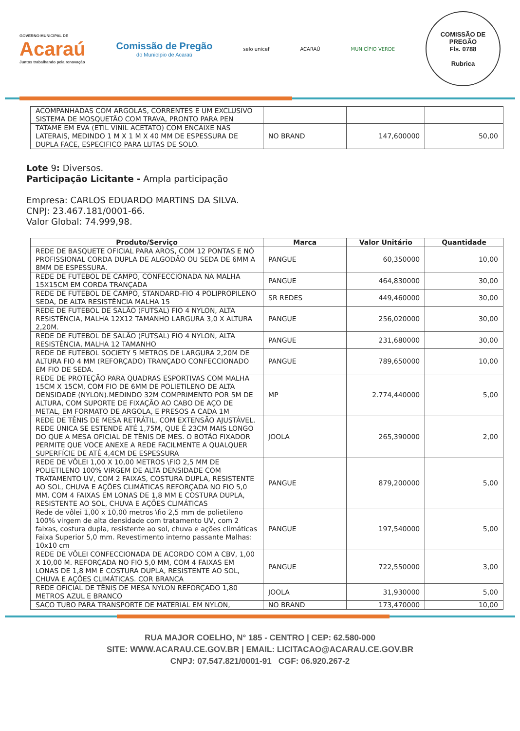GOVERNO MUNICIPAL DE
Acaraú
Juntos trabalhando pela renovação
Comissão de Pregão
do Município de Acaraú
selo unicef ACARAÚ MUNICÍPIO VERDE
COMISSÃO DE PREGÃO
Fls. 0788
Rubrica
| ACOMPANHADAS COM ARGOLAS, CORRENTES E UM EXCLUSIVO SISTEMA DE MOSQUETÃO COM TRAVA, PRONTO PARA PEN | | | |
| TATAME EM EVA (ETIL VINIL ACETATO) COM ENCAIXE NAS LATERAIS, MEDINDO 1 M X 1 M X 40 MM DE ESPESSURA DE DUPLA FACE, ESPECIFICO PARA LUTAS DE SOLO. | NO BRAND | 147,600000 | 50,00 |
Lote 9: Diversos.
Participação Licitante - Ampla participação
Empresa: CARLOS EDUARDO MARTINS DA SILVA.
CNPJ: 23.467.181/0001-66.
Valor Global: 74.999,98.
| Produto/Serviço | Marca | Valor Unitário | Quantidade |
| --- | --- | --- | --- |
| REDE DE BASQUETE OFICIAL PARA AROS, COM 12 PONTAS E NÓ PROFISSIONAL CORDA DUPLA DE ALGODÃO OU SEDA DE 6MM A 8MM DE ESPESSURA. | PANGUE | 60,350000 | 10,00 |
| REDE DE FUTEBOL DE CAMPO, CONFECCIONADA NA MALHA 15X15CM EM CORDA TRANÇADA | PANGUE | 464,830000 | 30,00 |
| REDE DE FUTEBOL DE CAMPO, STANDARD-FIO 4 POLIPROPILENO SEDA, DE ALTA RESISTÊNCIA MALHA 15 | SR REDES | 449,460000 | 30,00 |
| REDE DE FUTEBOL DE SALÃO (FUTSAL) FIO 4 NYLON, ALTA RESISTÊNCIA, MALHA 12X12 TAMANHO LARGURA 3,0 X ALTURA 2,20M. | PANGUE | 256,020000 | 30,00 |
| REDE DE FUTEBOL DE SALÃO (FUTSAL) FIO 4 NYLON, ALTA RESISTÊNCIA, MALHA 12 TAMANHO | PANGUE | 231,680000 | 30,00 |
| REDE DE FUTEBOL SOCIETY 5 METROS DE LARGURA 2,20M DE ALTURA FIO 4 MM (REFORÇADO) TRANÇADO CONFECCIONADO EM FIO DE SEDA. | PANGUE | 789,650000 | 10,00 |
| REDE DE PROTEÇÃO PARA QUADRAS ESPORTIVAS COM MALHA 15CM X 15CM, COM FIO DE 6MM DE POLIETILENO DE ALTA DENSIDADE (NYLON).MEDINDO 32M COMPRIMENTO POR 5M DE ALTURA, COM SUPORTE DE FIXAÇÃO AO CABO DE AÇO DE METAL, EM FORMATO DE ARGOLA, E PRESOS A CADA 1M | MP | 2.774,440000 | 5,00 |
| REDE DE TÊNIS DE MESA RETRÁTIL, COM EXTENSÃO AJUSTÁVEL. REDE ÚNICA SE ESTENDE ATÉ 1,75M, QUE É 23CM MAIS LONGO DO QUE A MESA OFICIAL DE TÊNIS DE MES. O BOTÃO FIXADOR PERMITE QUE VOCE ANEXE A REDE FACILMENTE A QUALQUER SUPERFÍCIE DE ATÉ 4,4CM DE ESPESSURA | JOOLA | 265,390000 | 2,00 |
| REDE DE VÔLEI 1,00 X 10,00 METROS \FIO 2,5 MM DE POLIETILENO 100% VIRGEM DE ALTA DENSIDADE COM TRATAMENTO UV, COM 2 FAIXAS, COSTURA DUPLA, RESISTENTE AO SOL, CHUVA E AÇÕES CLIMÁTICAS REFORÇADA NO FIO 5,0 MM. COM 4 FAIXAS EM LONAS DE 1,8 MM E COSTURA DUPLA, RESISTENTE AO SOL, CHUVA E AÇÕES CLIMÁTICAS | PANGUE | 879,200000 | 5,00 |
| Rede de vôlei 1,00 x 10,00 metros \fio 2,5 mm de polietileno 100% virgem de alta densidade com tratamento UV, com 2 faixas, costura dupla, resistente ao sol, chuva e ações climáticas Faixa Superior 5,0 mm. Revestimento interno passante Malhas: 10x10 cm | PANGUE | 197,540000 | 5,00 |
| REDE DE VÔLEI CONFECCIONADA DE ACORDO COM A CBV, 1,00 X 10,00 M. REFORÇADA NO FIO 5,0 MM, COM 4 FAIXAS EM LONAS DE 1,8 MM E COSTURA DUPLA, RESISTENTE AO SOL, CHUVA E AÇÕES CLIMÁTICAS. COR BRANCA | PANGUE | 722,550000 | 3,00 |
| REDE OFICIAL DE TÊNIS DE MESA NYLON REFORÇADO 1,80 METROS AZUL E BRANCO | JOOLA | 31,930000 | 5,00 |
| SACO TUBO PARA TRANSPORTE DE MATERIAL EM NYLON, | NO BRAND | 173,470000 | 10,00 |
RUA MAJOR COELHO, N° 185 - CENTRO | CEP: 62.580-000
SITE: WWW.ACARAU.CE.GOV.BR | EMAIL: LICITACAO@ACARAU.CE.GOV.BR
CNPJ: 07.547.821/0001-91 CGF: 06.920.267-2